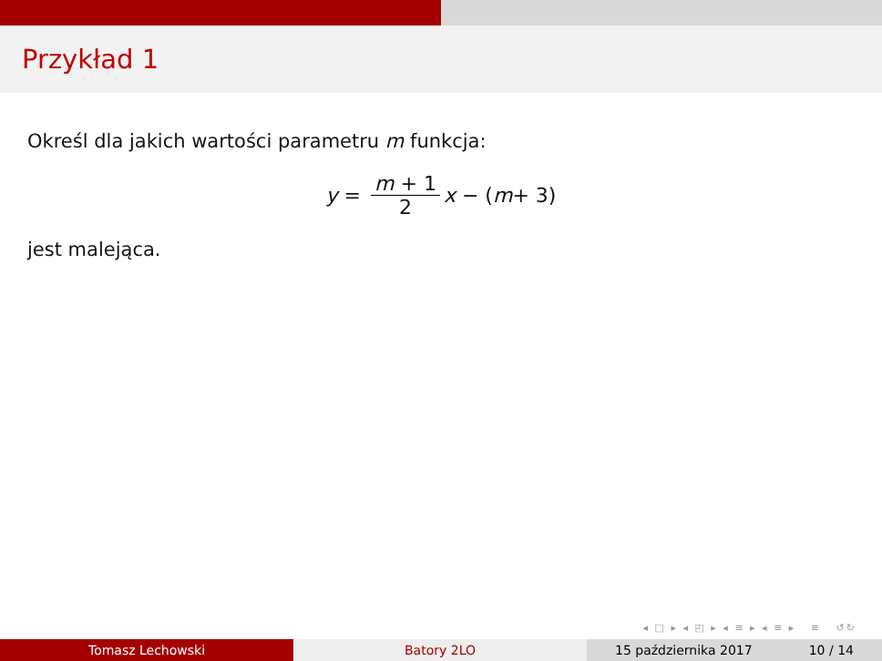Przykład 1
Określ dla jakich wartości parametru m funkcja:
y = m + 1 2 x − (m + 3)
jest malejąca.
◂ □ ▸ ◂ ◰ ▸ ◂ ≡ ▸ ◂ ≡ ▸ ≡ ↺↻
Tomasz Lechowski Batory 2LO 15 października 2017 10 / 14